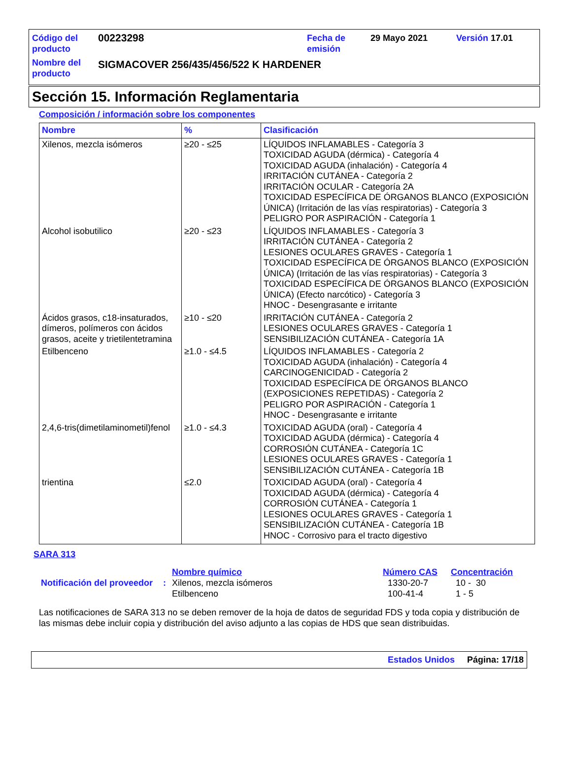| Código del producto | 00223298 | Fecha de emisión | 29 Mayo 2021 | Versión 17.01 |
| Nombre del producto | SIGMACOVER 256/435/456/522 K HARDENER | | | |
Sección 15. Información Reglamentaria
Composición / información sobre los componentes
| Nombre | % | Clasificación |
| --- | --- | --- |
| Xilenos, mezcla isómeros | ≥20 - ≤25 | LÍQUIDOS INFLAMABLES - Categoría 3 TOXICIDAD AGUDA (dérmica) - Categoría 4 TOXICIDAD AGUDA (inhalación) - Categoría 4 IRRITACIÓN CUTÁNEA - Categoría 2 IRRITACIÓN OCULAR - Categoría 2A TOXICIDAD ESPECÍFICA DE ÓRGANOS BLANCO (EXPOSICIÓN ÚNICA) (Irritación de las vías respiratorias) - Categoría 3 PELIGRO POR ASPIRACIÓN - Categoría 1 |
| Alcohol isobutilico | ≥20 - ≤23 | LÍQUIDOS INFLAMABLES - Categoría 3 IRRITACIÓN CUTÁNEA - Categoría 2 LESIONES OCULARES GRAVES - Categoría 1 TOXICIDAD ESPECÍFICA DE ÓRGANOS BLANCO (EXPOSICIÓN ÚNICA) (Irritación de las vías respiratorias) - Categoría 3 TOXICIDAD ESPECÍFICA DE ÓRGANOS BLANCO (EXPOSICIÓN ÚNICA) (Efecto narcótico) - Categoría 3 HNOC - Desengrasante e irritante |
| Ácidos grasos, c18-insaturados, dímeros, polímeros con ácidos grasos, aceite y trietilentetramina | ≥10 - ≤20 | IRRITACIÓN CUTÁNEA - Categoría 2 LESIONES OCULARES GRAVES - Categoría 1 SENSIBILIZACIÓN CUTÁNEA - Categoría 1A |
| Etilbenceno | ≥1.0 - ≤4.5 | LÍQUIDOS INFLAMABLES - Categoría 2 TOXICIDAD AGUDA (inhalación) - Categoría 4 CARCINOGENICIDAD - Categoría 2 TOXICIDAD ESPECÍFICA DE ÓRGANOS BLANCO (EXPOSICIONES REPETIDAS) - Categoría 2 PELIGRO POR ASPIRACIÓN - Categoría 1 HNOC - Desengrasante e irritante |
| 2,4,6-tris(dimetilaminometil)fenol | ≥1.0 - ≤4.3 | TOXICIDAD AGUDA (oral) - Categoría 4 TOXICIDAD AGUDA (dérmica) - Categoría 4 CORROSIÓN CUTÁNEA - Categoría 1C LESIONES OCULARES GRAVES - Categoría 1 SENSIBILIZACIÓN CUTÁNEA - Categoría 1B |
| trientina | ≤2.0 | TOXICIDAD AGUDA (oral) - Categoría 4 TOXICIDAD AGUDA (dérmica) - Categoría 4 CORROSIÓN CUTÁNEA - Categoría 1 LESIONES OCULARES GRAVES - Categoría 1 SENSIBILIZACIÓN CUTÁNEA - Categoría 1B HNOC - Corrosivo para el tracto digestivo |
SARA 313
| | | Nombre químico | Número CAS | Concentración |
| Notificación del proveedor | : | Xilenos, mezcla isómeros Etilbenceno | 1330-20-7 100-41-4 | 10 - 30 1 - 5 |
Las notificaciones de SARA 313 no se deben remover de la hoja de datos de seguridad FDS y toda copia y distribución de las mismas debe incluir copia y distribución del aviso adjunto a las copias de HDS que sean distribuidas.
Estados Unidos Página: 17/18